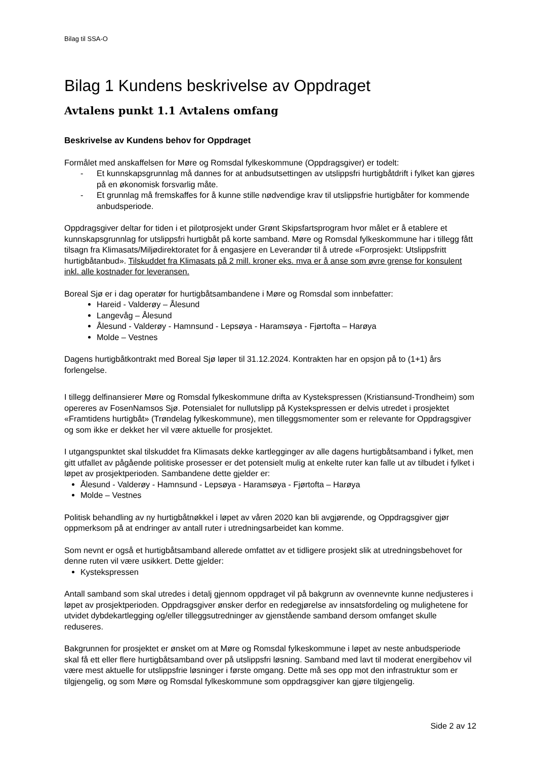Bilag til SSA-O
Bilag 1 Kundens beskrivelse av Oppdraget
Avtalens punkt 1.1 Avtalens omfang
Beskrivelse av Kundens behov for Oppdraget
Formålet med anskaffelsen for Møre og Romsdal fylkeskommune (Oppdragsgiver) er todelt:
- Et kunnskapsgrunnlag må dannes for at anbudsutsettingen av utslippsfri hurtigbåtdrift i fylket kan gjøres på en økonomisk forsvarlig måte.
- Et grunnlag må fremskaffes for å kunne stille nødvendige krav til utslippsfrie hurtigbåter for kommende anbudsperiode.
Oppdragsgiver deltar for tiden i et pilotprosjekt under Grønt Skipsfartsprogram hvor målet er å etablere et kunnskapsgrunnlag for utslippsfri hurtigbåt på korte samband. Møre og Romsdal fylkeskommune har i tillegg fått tilsagn fra Klimasats/Miljødirektoratet for å engasjere en Leverandør til å utrede «Forprosjekt: Utslippsfritt hurtigbåtanbud». Tilskuddet fra Klimasats på 2 mill. kroner eks. mva er å anse som øvre grense for konsulent inkl. alle kostnader for leveransen.
Boreal Sjø er i dag operatør for hurtigbåtsambandene i Møre og Romsdal som innbefatter:
Hareid - Valderøy – Ålesund
Langevåg – Ålesund
Ålesund - Valderøy - Hamnsund - Lepsøya - Haramsøya - Fjørtofta – Harøya
Molde – Vestnes
Dagens hurtigbåtkontrakt med Boreal Sjø løper til 31.12.2024. Kontrakten har en opsjon på to (1+1) års forlengelse.
I tillegg delfinansierer Møre og Romsdal fylkeskommune drifta av Kystekspressen (Kristiansund-Trondheim) som opereres av FosenNamsos Sjø. Potensialet for nullutslipp på Kystekspressen er delvis utredet i prosjektet «Framtidens hurtigbåt» (Trøndelag fylkeskommune), men tilleggsmomenter som er relevante for Oppdragsgiver og som ikke er dekket her vil være aktuelle for prosjektet.
I utgangspunktet skal tilskuddet fra Klimasats dekke kartlegginger av alle dagens hurtigbåtsamband i fylket, men gitt utfallet av pågående politiske prosesser er det potensielt mulig at enkelte ruter kan falle ut av tilbudet i fylket i løpet av prosjektperioden. Sambandene dette gjelder er:
Ålesund - Valderøy - Hamnsund - Lepsøya - Haramsøya - Fjørtofta – Harøya
Molde – Vestnes
Politisk behandling av ny hurtigbåtnøkkel i løpet av våren 2020 kan bli avgjørende, og Oppdragsgiver gjør oppmerksom på at endringer av antall ruter i utredningsarbeidet kan komme.
Som nevnt er også et hurtigbåtsamband allerede omfattet av et tidligere prosjekt slik at utredningsbehovet for denne ruten vil være usikkert. Dette gjelder:
Kystekspressen
Antall samband som skal utredes i detalj gjennom oppdraget vil på bakgrunn av ovennevnte kunne nedjusteres i løpet av prosjektperioden. Oppdragsgiver ønsker derfor en redegjørelse av innsatsfordeling og mulighetene for utvidet dybdekartlegging og/eller tilleggsutredninger av gjenstående samband dersom omfanget skulle reduseres.
Bakgrunnen for prosjektet er ønsket om at Møre og Romsdal fylkeskommune i løpet av neste anbudsperiode skal få ett eller flere hurtigbåtsamband over på utslippsfri løsning. Samband med lavt til moderat energibehov vil være mest aktuelle for utslippsfrie løsninger i første omgang. Dette må ses opp mot den infrastruktur som er tilgjengelig, og som Møre og Romsdal fylkeskommune som oppdragsgiver kan gjøre tilgjengelig.
Side 2 av 12